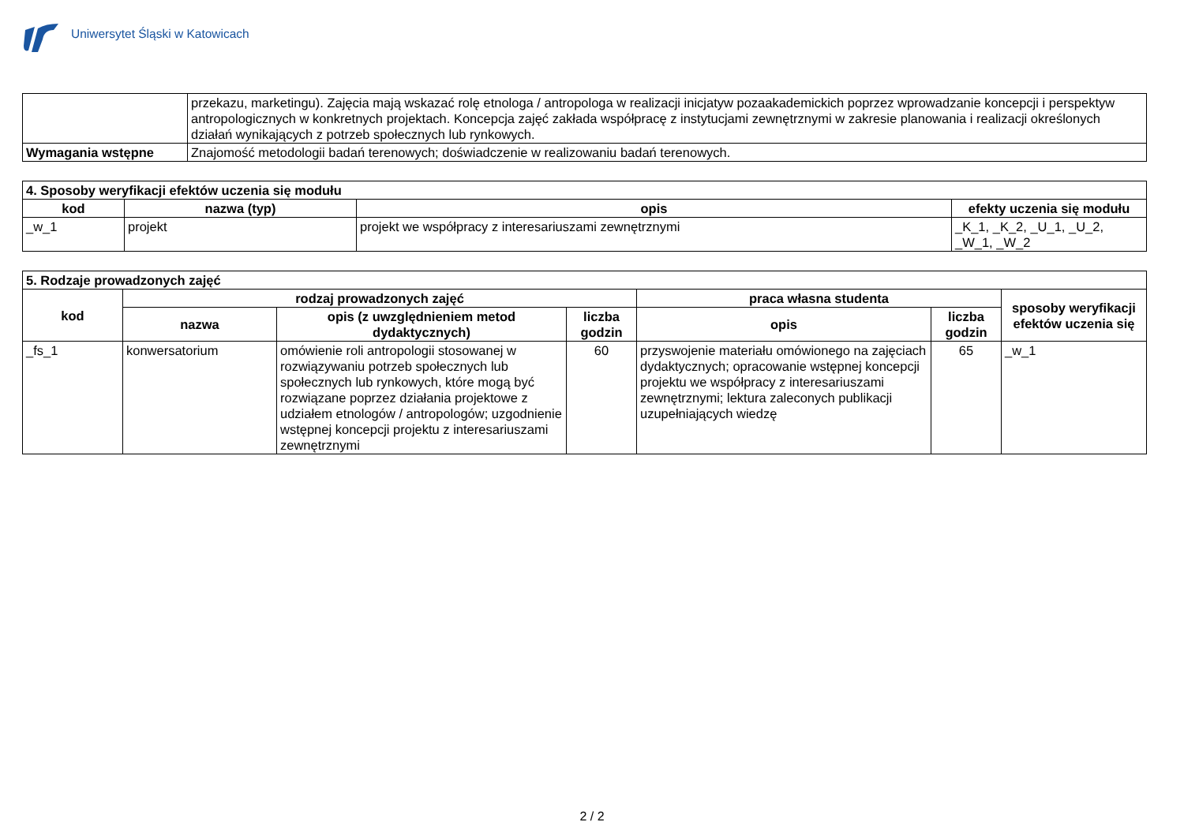Uniwersytet Śląski w Katowicach
| | przekazu, marketingu). Zajęcia mają wskazać rolę etnologa / antropologa w realizacji inicjatyw pozaakademickich poprzez wprowadzanie koncepcji i perspektyw antropologicznych w konkretnych projektach. Koncepcja zajęć zakłada współpracę z instytucjami zewnętrznymi w zakresie planowania i realizacji określonych działań wynikających z potrzeb społecznych lub rynkowych. |
| Wymagania wstępne | Znajomość metodologii badań terenowych; doświadczenie w realizowaniu badań terenowych. |
| 4. Sposoby weryfikacji efektów uczenia się modułu | | | |
| --- | --- | --- | --- |
| kod | nazwa (typ) | opis | efekty uczenia się modułu |
| _w_1 | projekt | projekt we współpracy z interesariuszami zewnętrznymi | _K_1, _K_2, _U_1, _U_2, _W_1, _W_2 |
| 5. Rodzaje prowadzonych zajęć | | | | | | |
| --- | --- | --- | --- | --- | --- | --- |
| kod | rodzaj prowadzonych zajęć | | | praca własna studenta | | sposoby weryfikacji efektów uczenia się |
| | nazwa | opis (z uwzględnieniem metod dydaktycznych) | liczba godzin | opis | liczba godzin | |
| _fs_1 | konwersatorium | omówienie roli antropologii stosowanej w rozwiązywaniu potrzeb społecznych lub społecznych lub rynkowych, które mogą być rozwiązane poprzez działania projektowe z udziałem etnologów / antropologów; uzgodnienie wstępnej koncepcji projektu z interesariuszami zewnętrznymi | 60 | przyswojenie materiału omówionego na zajęciach dydaktycznych; opracowanie wstępnej koncepcji projektu we współpracy z interesariuszami zewnętrznymi; lektura zaleconych publikacji uzupełniających wiedzę | 65 | _w_1 |
2 / 2